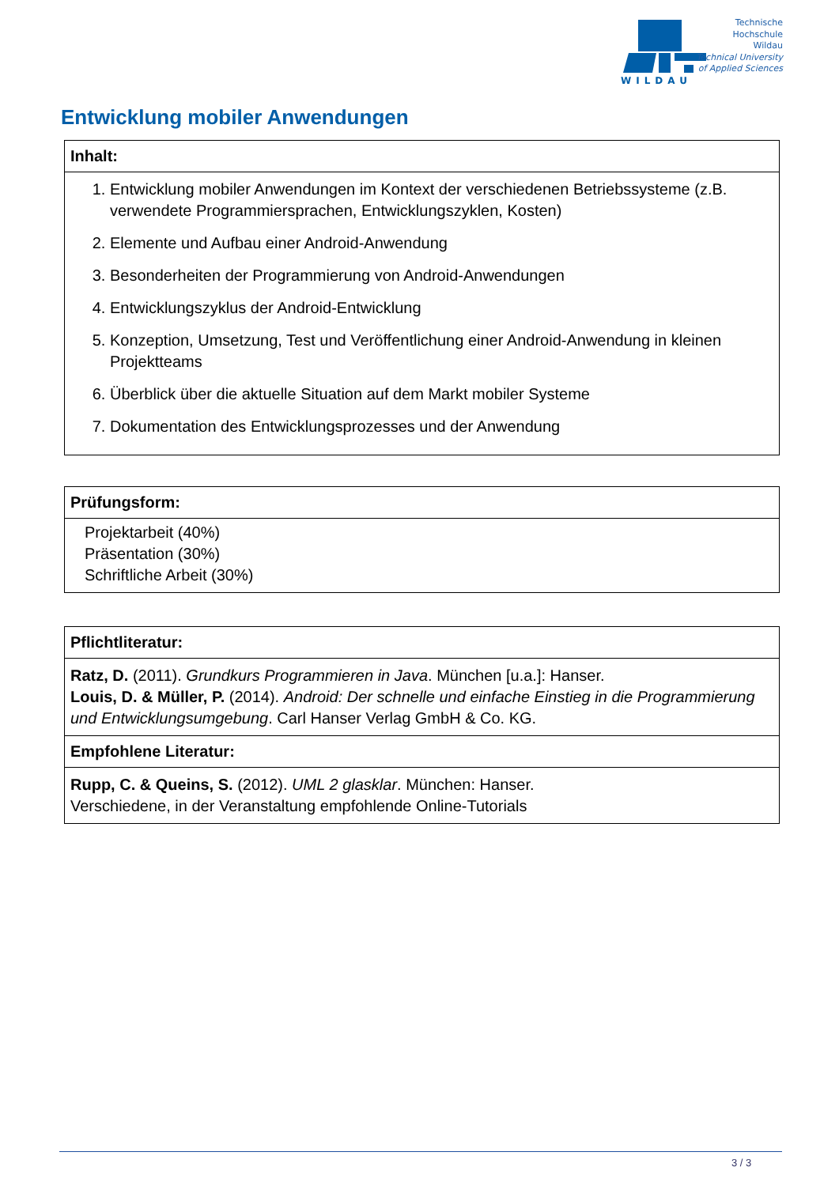WILDAU
Technische
Hochschule
Wildau
Technical University
of Applied Sciences
Entwicklung mobiler Anwendungen
Inhalt:
1. Entwicklung mobiler Anwendungen im Kontext der verschiedenen Betriebssysteme (z.B. verwendete Programmiersprachen, Entwicklungszyklen, Kosten)
2. Elemente und Aufbau einer Android-Anwendung
3. Besonderheiten der Programmierung von Android-Anwendungen
4. Entwicklungszyklus der Android-Entwicklung
5. Konzeption, Umsetzung, Test und Veröffentlichung einer Android-Anwendung in kleinen Projektteams
6. Überblick über die aktuelle Situation auf dem Markt mobiler Systeme
7. Dokumentation des Entwicklungsprozesses und der Anwendung
Prüfungsform:
Projektarbeit (40%)
Präsentation (30%)
Schriftliche Arbeit (30%)
Pflichtliteratur:
Ratz, D. (2011). Grundkurs Programmieren in Java. München [u.a.]: Hanser.
Louis, D. & Müller, P. (2014). Android: Der schnelle und einfache Einstieg in die Programmierung und Entwicklungsumgebung. Carl Hanser Verlag GmbH & Co. KG.
Empfohlene Literatur:
Rupp, C. & Queins, S. (2012). UML 2 glasklar. München: Hanser.
Verschiedene, in der Veranstaltung empfohlende Online-Tutorials
3 / 3